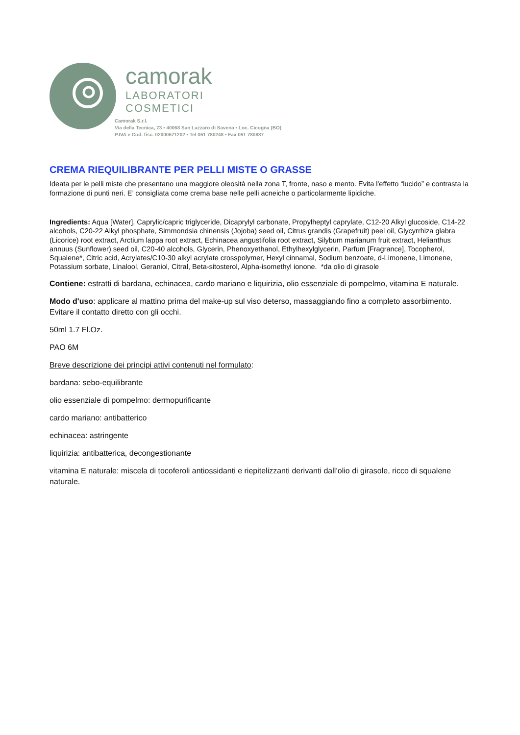camorak
LABORATORI
COSMETICI
Camorak S.r.l.
Via della Tecnica, 73 • 40068 San Lazzaro di Savena • Loc. Cicogna (BO)
P.IVA e Cod. fisc. 02000671202 • Tel 051 780248 • Fax 051 780887
CREMA RIEQUILIBRANTE PER PELLI MISTE O GRASSE
Ideata per le pelli miste che presentano una maggiore oleosità nella zona T, fronte, naso e mento. Evita l'effetto “lucido” e contrasta la formazione di punti neri. E’ consigliata come crema base nelle pelli acneiche o particolarmente lipidiche.
Ingredients: Aqua [Water], Caprylic/capric triglyceride, Dicaprylyl carbonate, Propylheptyl caprylate, C12-20 Alkyl glucoside, C14-22 alcohols, C20-22 Alkyl phosphate, Simmondsia chinensis (Jojoba) seed oil, Citrus grandis (Grapefruit) peel oil, Glycyrrhiza glabra (Licorice) root extract, Arctium lappa root extract, Echinacea angustifolia root extract, Silybum marianum fruit extract, Helianthus annuus (Sunflower) seed oil, C20-40 alcohols, Glycerin, Phenoxyethanol, Ethylhexylglycerin, Parfum [Fragrance], Tocopherol, Squalene*, Citric acid, Acrylates/C10-30 alkyl acrylate crosspolymer, Hexyl cinnamal, Sodium benzoate, d-Limonene, Limonene, Potassium sorbate, Linalool, Geraniol, Citral, Beta-sitosterol, Alpha-isomethyl ionone. *da olio di girasole
Contiene: estratti di bardana, echinacea, cardo mariano e liquirizia, olio essenziale di pompelmo, vitamina E naturale.
Modo d'uso: applicare al mattino prima del make-up sul viso deterso, massaggiando fino a completo assorbimento. Evitare il contatto diretto con gli occhi.
50ml 1.7 Fl.Oz.
PAO 6M
Breve descrizione dei principi attivi contenuti nel formulato:
bardana: sebo-equilibrante
olio essenziale di pompelmo: dermopurificante
cardo mariano: antibatterico
echinacea: astringente
liquirizia: antibatterica, decongestionante
vitamina E naturale: miscela di tocoferoli antiossidanti e riepitelizzanti derivanti dall’olio di girasole, ricco di squalene naturale.